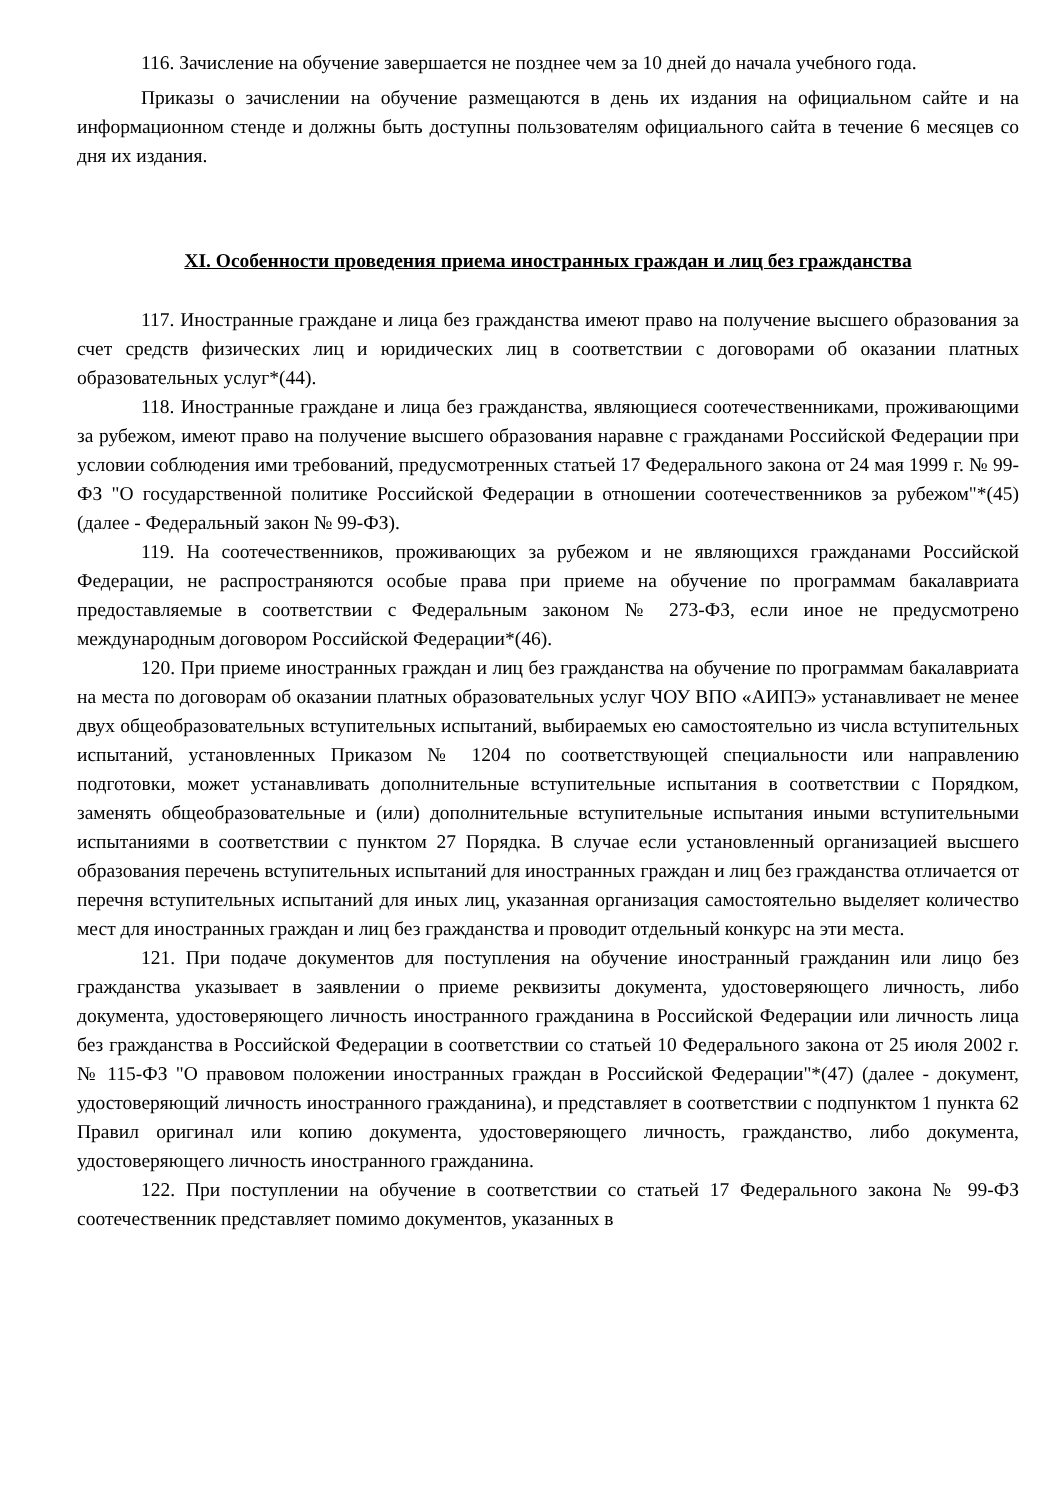116. Зачисление на обучение завершается не позднее чем за 10 дней до начала учебного года.
Приказы о зачислении на обучение размещаются в день их издания на официальном сайте и на информационном стенде и должны быть доступны пользователям официального сайта в течение 6 месяцев со дня их издания.
XI. Особенности проведения приема иностранных граждан и лиц без гражданства
117. Иностранные граждане и лица без гражданства имеют право на получение высшего образования за счет средств физических лиц и юридических лиц в соответствии с договорами об оказании платных образовательных услуг*(44).
118. Иностранные граждане и лица без гражданства, являющиеся соотечественниками, проживающими за рубежом, имеют право на получение высшего образования наравне с гражданами Российской Федерации при условии соблюдения ими требований, предусмотренных статьей 17 Федерального закона от 24 мая 1999 г. № 99-ФЗ "О государственной политике Российской Федерации в отношении соотечественников за рубежом"*(45) (далее - Федеральный закон № 99-ФЗ).
119. На соотечественников, проживающих за рубежом и не являющихся гражданами Российской Федерации, не распространяются особые права при приеме на обучение по программам бакалавриата предоставляемые в соответствии с Федеральным законом № 273-ФЗ, если иное не предусмотрено международным договором Российской Федерации*(46).
120. При приеме иностранных граждан и лиц без гражданства на обучение по программам бакалавриата на места по договорам об оказании платных образовательных услуг ЧОУ ВПО «АИПЭ» устанавливает не менее двух общеобразовательных вступительных испытаний, выбираемых ею самостоятельно из числа вступительных испытаний, установленных Приказом № 1204 по соответствующей специальности или направлению подготовки, может устанавливать дополнительные вступительные испытания в соответствии с Порядком, заменять общеобразовательные и (или) дополнительные вступительные испытания иными вступительными испытаниями в соответствии с пунктом 27 Порядка. В случае если установленный организацией высшего образования перечень вступительных испытаний для иностранных граждан и лиц без гражданства отличается от перечня вступительных испытаний для иных лиц, указанная организация самостоятельно выделяет количество мест для иностранных граждан и лиц без гражданства и проводит отдельный конкурс на эти места.
121. При подаче документов для поступления на обучение иностранный гражданин или лицо без гражданства указывает в заявлении о приеме реквизиты документа, удостоверяющего личность, либо документа, удостоверяющего личность иностранного гражданина в Российской Федерации или личность лица без гражданства в Российской Федерации в соответствии со статьей 10 Федерального закона от 25 июля 2002 г. № 115-ФЗ "О правовом положении иностранных граждан в Российской Федерации"*(47) (далее - документ, удостоверяющий личность иностранного гражданина), и представляет в соответствии с подпунктом 1 пункта 62 Правил оригинал или копию документа, удостоверяющего личность, гражданство, либо документа, удостоверяющего личность иностранного гражданина.
122. При поступлении на обучение в соответствии со статьей 17 Федерального закона № 99-ФЗ соотечественник представляет помимо документов, указанных в